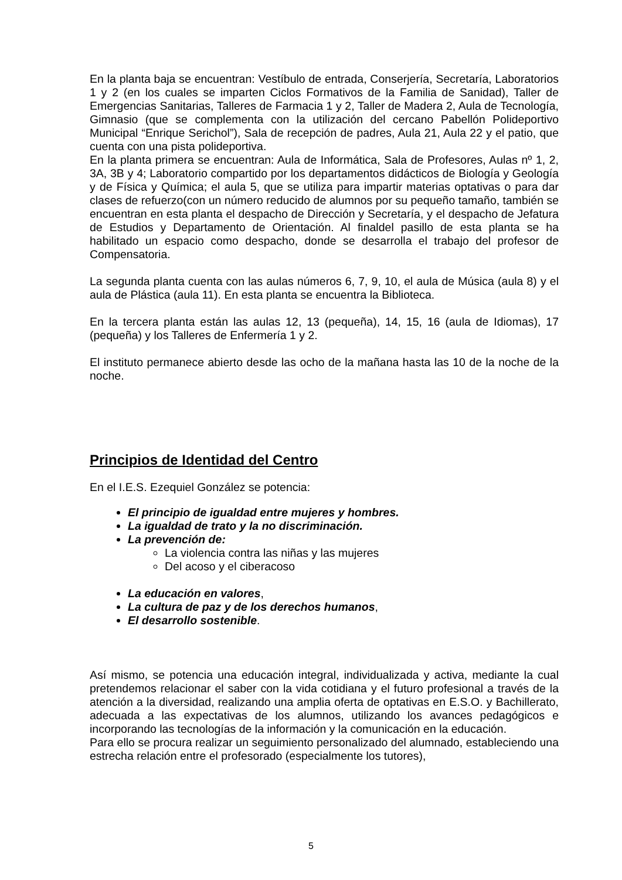En la planta baja se encuentran: Vestíbulo de entrada, Conserjería, Secretaría, Laboratorios 1 y 2 (en los cuales se imparten Ciclos Formativos de la Familia de Sanidad), Taller de Emergencias Sanitarias, Talleres de Farmacia 1 y 2, Taller de Madera 2, Aula de Tecnología, Gimnasio (que se complementa con la utilización del cercano Pabellón Polideportivo Municipal “Enrique Serichol”), Sala de recepción de padres, Aula 21, Aula 22 y el patio, que cuenta con una pista polideportiva.
En la planta primera se encuentran: Aula de Informática, Sala de Profesores, Aulas nº 1, 2, 3A, 3B y 4; Laboratorio compartido por los departamentos didácticos de Biología y Geología y de Física y Química; el aula 5, que se utiliza para impartir materias optativas o para dar clases de refuerzo(con un número reducido de alumnos por su pequeño tamaño, también se encuentran en esta planta el despacho de Dirección y Secretaría, y el despacho de Jefatura de Estudios y Departamento de Orientación. Al finaldel pasillo de esta planta se ha habilitado un espacio como despacho, donde se desarrolla el trabajo del profesor de Compensatoria.
La segunda planta cuenta con las aulas números 6, 7, 9, 10, el aula de Música (aula 8) y el aula de Plástica (aula 11). En esta planta se encuentra la Biblioteca.
En la tercera planta están las aulas 12, 13 (pequeña), 14, 15, 16 (aula de Idiomas), 17 (pequeña) y los Talleres de Enfermería 1 y 2.
El instituto permanece abierto desde las ocho de la mañana hasta las 10 de la noche de la noche.
Principios de Identidad del Centro
En el I.E.S. Ezequiel González se potencia:
El principio de igualdad entre mujeres y hombres.
La igualdad de trato y la no discriminación.
La prevención de:
La violencia contra las niñas y las mujeres
Del acoso y el ciberacoso
La educación en valores,
La cultura de paz y de los derechos humanos,
El desarrollo sostenible.
Así mismo, se potencia una educación integral, individualizada y activa, mediante la cual pretendemos relacionar el saber con la vida cotidiana y el futuro profesional a través de la atención a la diversidad, realizando una amplia oferta de optativas en E.S.O. y Bachillerato, adecuada a las expectativas de los alumnos, utilizando los avances pedagógicos e incorporando las tecnologías de la información y la comunicación en la educación.
Para ello se procura realizar un seguimiento personalizado del alumnado, estableciendo una estrecha relación entre el profesorado (especialmente los tutores),
5